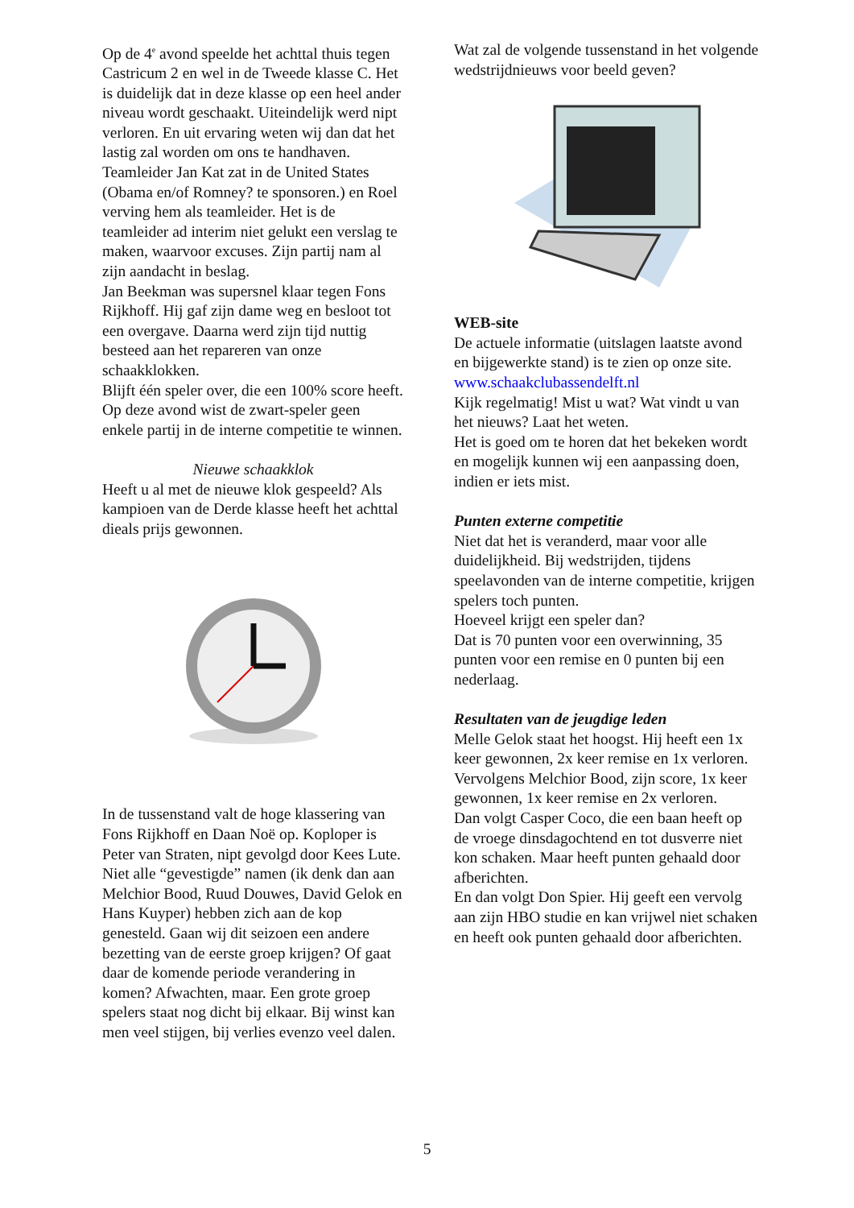Op de 4<sup>e</sup> avond speelde het achttal thuis tegen Castricum 2 en wel in de Tweede klasse C. Het is duidelijk dat in deze klasse op een heel ander niveau wordt geschaakt. Uiteindelijk werd nipt verloren. En uit ervaring weten wij dan dat het lastig zal worden om ons te handhaven.
Teamleider Jan Kat zat in de United States (Obama en/of Romney? te sponsoren.) en Roel verving hem als teamleider. Het is de teamleider ad interim niet gelukt een verslag te maken, waarvoor excuses. Zijn partij nam al zijn aandacht in beslag.
Jan Beekman was supersnel klaar tegen Fons Rijkhoff. Hij gaf zijn dame weg en besloot tot een overgave. Daarna werd zijn tijd nuttig besteed aan het repareren van onze schaakklokken.
Blijft één speler over, die een 100% score heeft.
Op deze avond wist de zwart-speler geen enkele partij in de interne competitie te winnen.
Nieuwe schaakklok
Heeft u al met de nieuwe klok gespeeld? Als kampioen van de Derde klasse heeft het achttal dieals prijs gewonnen.
In de tussenstand valt de hoge klassering van Fons Rijkhoff en Daan Noë op. Koploper is Peter van Straten, nipt gevolgd door Kees Lute.
Niet alle “gevestigde” namen (ik denk dan aan Melchior Bood, Ruud Douwes, David Gelok en Hans Kuyper) hebben zich aan de kop genesteld. Gaan wij dit seizoen een andere bezetting van de eerste groep krijgen? Of gaat daar de komende periode verandering in komen? Afwachten, maar. Een grote groep spelers staat nog dicht bij elkaar. Bij winst kan men veel stijgen, bij verlies evenzo veel dalen.
Wat zal de volgende tussenstand in het volgende wedstrijdnieuws voor beeld geven?
WEB-site
De actuele informatie (uitslagen laatste avond en bijgewerkte stand) is te zien op onze site.
www.schaakclubassendelft.nl
Kijk regelmatig! Mist u wat? Wat vindt u van het nieuws? Laat het weten.
Het is goed om te horen dat het bekeken wordt en mogelijk kunnen wij een aanpassing doen, indien er iets mist.
Punten externe competitie
Niet dat het is veranderd, maar voor alle duidelijkheid. Bij wedstrijden, tijdens speelavonden van de interne competitie, krijgen spelers toch punten.
Hoeveel krijgt een speler dan?
Dat is 70 punten voor een overwinning, 35 punten voor een remise en 0 punten bij een nederlaag.
Resultaten van de jeugdige leden
Melle Gelok staat het hoogst. Hij heeft een 1x keer gewonnen, 2x keer remise en 1x verloren.
Vervolgens Melchior Bood, zijn score, 1x keer gewonnen, 1x keer remise en 2x verloren.
Dan volgt Casper Coco, die een baan heeft op de vroege dinsdagochtend en tot dusverre niet kon schaken. Maar heeft punten gehaald door afberichten.
En dan volgt Don Spier. Hij geeft een vervolg aan zijn HBO studie en kan vrijwel niet schaken en heeft ook punten gehaald door afberichten.
5